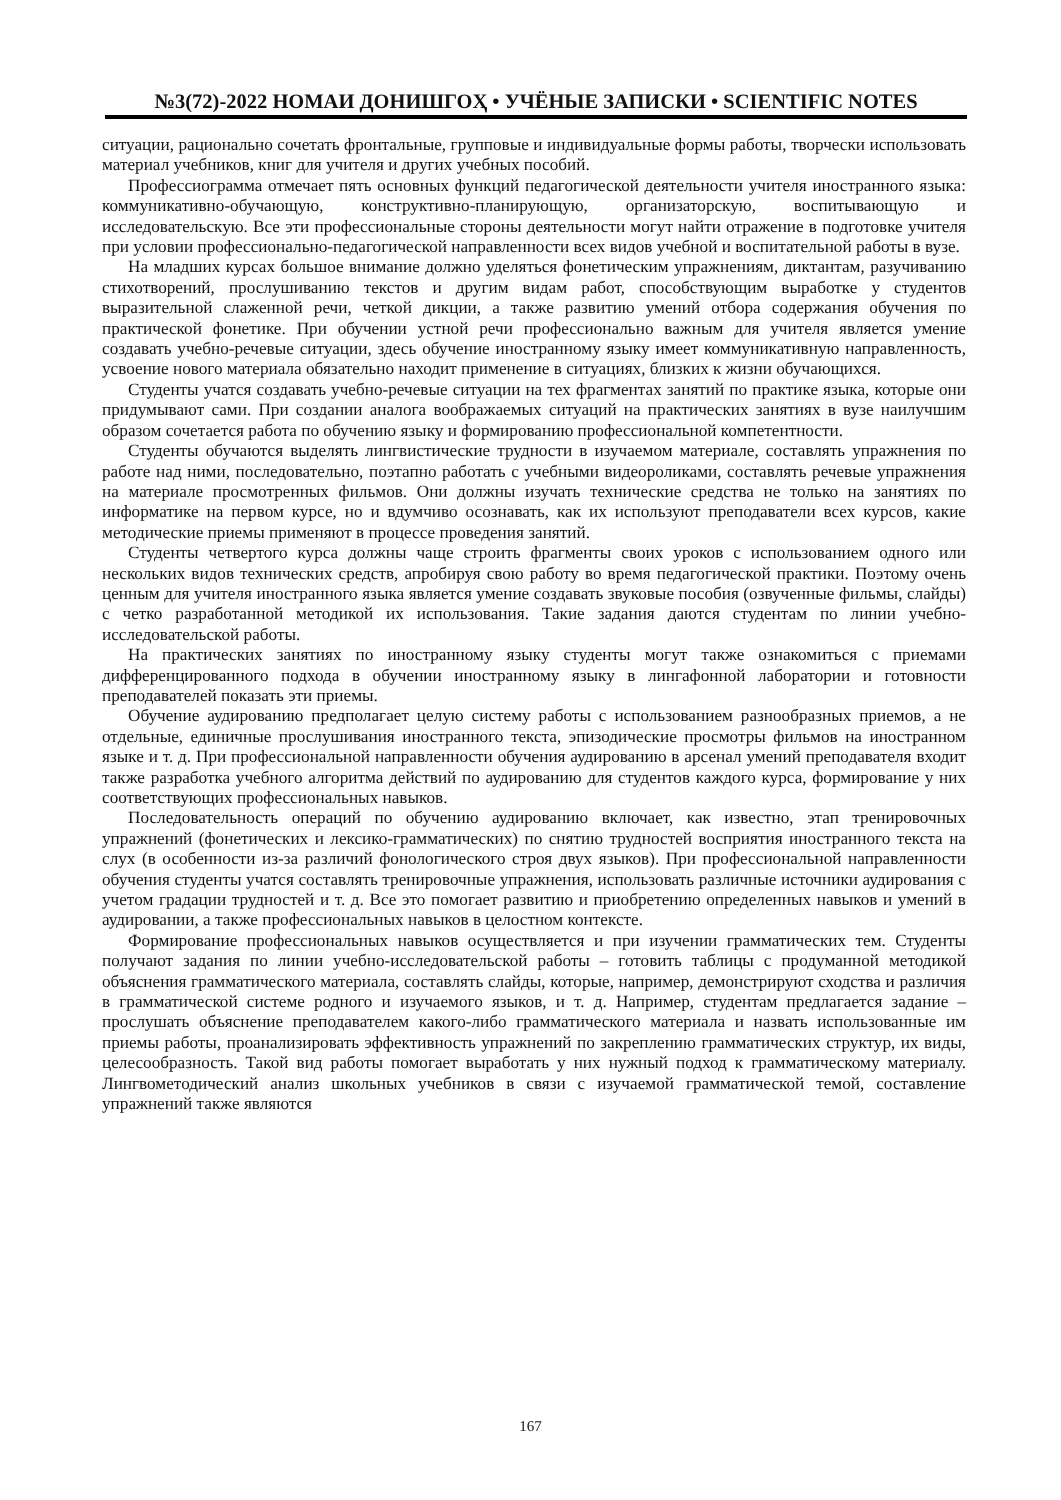№3(72)-2022 НОМАИ ДОНИШГОҲ • УЧЁНЫЕ ЗАПИСКИ • SCIENTIFIC NOTES
ситуации, рационально сочетать фронтальные, групповые и индивидуальные формы работы, творчески использовать материал учебников, книг для учителя и других учебных пособий.
Профессиограмма отмечает пять основных функций педагогической деятельности учителя иностранного языка: коммуникативно-обучающую, конструктивно-планирующую, организаторскую, воспитывающую и исследовательскую. Все эти профессиональные стороны деятельности могут найти отражение в подготовке учителя при условии профессионально-педагогической направленности всех видов учебной и воспитательной работы в вузе.
На младших курсах большое внимание должно уделяться фонетическим упражнениям, диктантам, разучиванию стихотворений, прослушиванию текстов и другим видам работ, способствующим выработке у студентов выразительной слаженной речи, четкой дикции, а также развитию умений отбора содержания обучения по практической фонетике. При обучении устной речи профессионально важным для учителя является умение создавать учебно-речевые ситуации, здесь обучение иностранному языку имеет коммуникативную направленность, усвоение нового материала обязательно находит применение в ситуациях, близких к жизни обучающихся.
Студенты учатся создавать учебно-речевые ситуации на тех фрагментах занятий по практике языка, которые они придумывают сами. При создании аналога воображаемых ситуаций на практических занятиях в вузе наилучшим образом сочетается работа по обучению языку и формированию профессиональной компетентности.
Студенты обучаются выделять лингвистические трудности в изучаемом материале, составлять упражнения по работе над ними, последовательно, поэтапно работать с учебными видеороликами, составлять речевые упражнения на материале просмотренных фильмов. Они должны изучать технические средства не только на занятиях по информатике на первом курсе, но и вдумчиво осознавать, как их используют преподаватели всех курсов, какие методические приемы применяют в процессе проведения занятий.
Студенты четвертого курса должны чаще строить фрагменты своих уроков с использованием одного или нескольких видов технических средств, апробируя свою работу во время педагогической практики. Поэтому очень ценным для учителя иностранного языка является умение создавать звуковые пособия (озвученные фильмы, слайды) с четко разработанной методикой их использования. Такие задания даются студентам по линии учебно-исследовательской работы.
На практических занятиях по иностранному языку студенты могут также ознакомиться с приемами дифференцированного подхода в обучении иностранному языку в лингафонной лаборатории и готовности преподавателей показать эти приемы.
Обучение аудированию предполагает целую систему работы с использованием разнообразных приемов, а не отдельные, единичные прослушивания иностранного текста, эпизодические просмотры фильмов на иностранном языке и т. д. При профессиональной направленности обучения аудированию в арсенал умений преподавателя входит также разработка учебного алгоритма действий по аудированию для студентов каждого курса, формирование у них соответствующих профессиональных навыков.
Последовательность операций по обучению аудированию включает, как известно, этап тренировочных упражнений (фонетических и лексико-грамматических) по снятию трудностей восприятия иностранного текста на слух (в особенности из-за различий фонологического строя двух языков). При профессиональной направленности обучения студенты учатся составлять тренировочные упражнения, использовать различные источники аудирования с учетом градации трудностей и т. д. Все это помогает развитию и приобретению определенных навыков и умений в аудировании, а также профессиональных навыков в целостном контексте.
Формирование профессиональных навыков осуществляется и при изучении грамматических тем. Студенты получают задания по линии учебно-исследовательской работы – готовить таблицы с продуманной методикой объяснения грамматического материала, составлять слайды, которые, например, демонстрируют сходства и различия в грамматической системе родного и изучаемого языков, и т. д. Например, студентам предлагается задание – прослушать объяснение преподавателем какого-либо грамматического материала и назвать использованные им приемы работы, проанализировать эффективность упражнений по закреплению грамматических структур, их виды, целесообразность. Такой вид работы помогает выработать у них нужный подход к грамматическому материалу. Лингвометодический анализ школьных учебников в связи с изучаемой грамматической темой, составление упражнений также являются
167